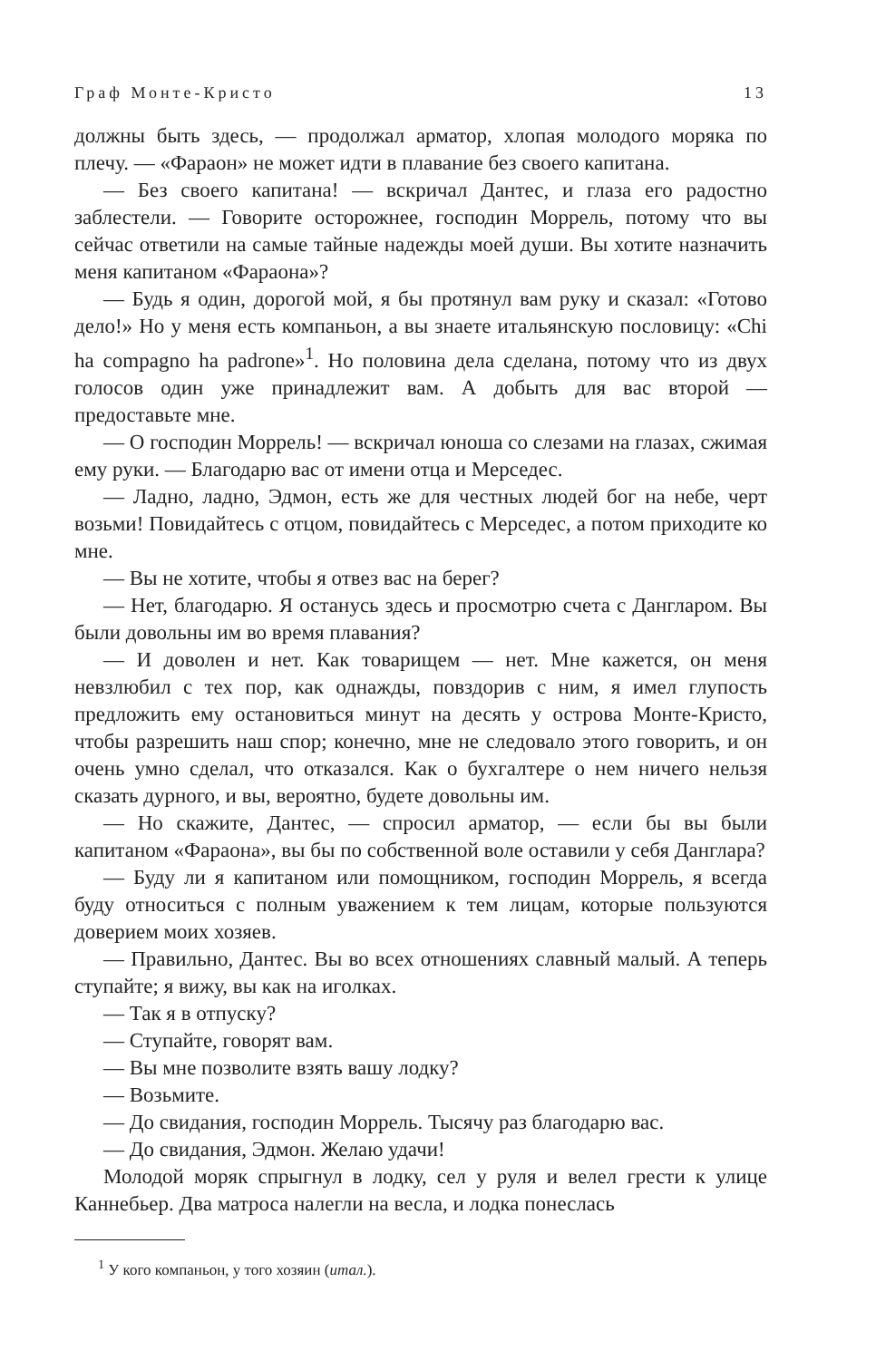Граф Монте-Кристо 13
должны быть здесь, — продолжал арматор, хлопая молодого моряка по плечу. — «Фараон» не может идти в плавание без своего капитана.
— Без своего капитана! — вскричал Дантес, и глаза его радостно заблестели. — Говорите осторожнее, господин Моррель, потому что вы сейчас ответили на самые тайные надежды моей души. Вы хотите назначить меня капитаном «Фараона»?
— Будь я один, дорогой мой, я бы протянул вам руку и сказал: «Готово дело!» Но у меня есть компаньон, а вы знаете итальянскую пословицу: «Chi ha compagno ha padrone»<sup>1</sup>. Но половина дела сделана, потому что из двух голосов один уже принадлежит вам. А добыть для вас второй — предоставьте мне.
— О господин Моррель! — вскричал юноша со слезами на глазах, сжимая ему руки. — Благодарю вас от имени отца и Мерседес.
— Ладно, ладно, Эдмон, есть же для честных людей бог на небе, черт возьми! Повидайтесь с отцом, повидайтесь с Мерседес, а потом приходите ко мне.
— Вы не хотите, чтобы я отвез вас на берег?
— Нет, благодарю. Я останусь здесь и просмотрю счета с Дангларом. Вы были довольны им во время плавания?
— И доволен и нет. Как товарищем — нет. Мне кажется, он меня невзлюбил с тех пор, как однажды, повздорив с ним, я имел глупость предложить ему остановиться минут на десять у острова Монте-Кристо, чтобы разрешить наш спор; конечно, мне не следовало этого говорить, и он очень умно сделал, что отказался. Как о бухгалтере о нем ничего нельзя сказать дурного, и вы, вероятно, будете довольны им.
— Но скажите, Дантес, — спросил арматор, — если бы вы были капитаном «Фараона», вы бы по собственной воле оставили у себя Данглара?
— Буду ли я капитаном или помощником, господин Моррель, я всегда буду относиться с полным уважением к тем лицам, которые пользуются доверием моих хозяев.
— Правильно, Дантес. Вы во всех отношениях славный малый. А теперь ступайте; я вижу, вы как на иголках.
— Так я в отпуску?
— Ступайте, говорят вам.
— Вы мне позволите взять вашу лодку?
— Возьмите.
— До свидания, господин Моррель. Тысячу раз благодарю вас.
— До свидания, Эдмон. Желаю удачи!
Молодой моряк спрыгнул в лодку, сел у руля и велел грести к улице Каннебьер. Два матроса налегли на весла, и лодка понеслась
<sup>1</sup> У кого компаньон, у того хозяин (итал.).